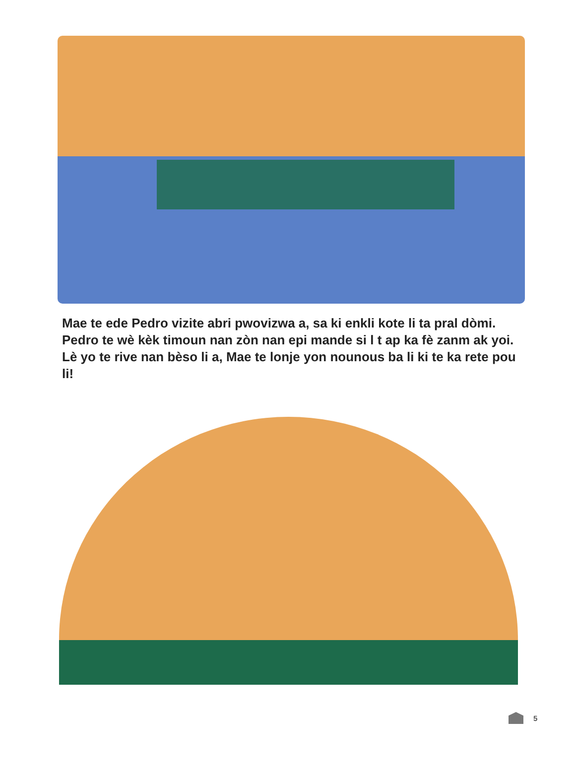Mae te ede Pedro vizite abri pwovizwa a, sa ki enkli kote li ta pral dòmi. Pedro te wè kèk timoun nan zòn nan epi mande si l t ap ka fè zanm ak yoi. Lè yo te rive nan bèso li a, Mae te lonje yon nounous ba li ki te ka rete pou li!
5